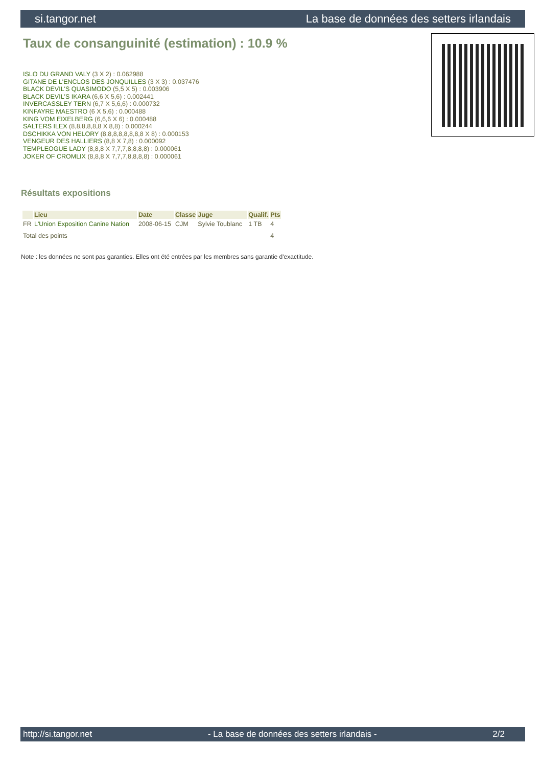si.tangor.net La base de données des setters irlandais
Taux de consanguinité (estimation) : 10.9 %
ISLO DU GRAND VALY (3 X 2) : 0.062988
GITANE DE L'ENCLOS DES JONQUILLES (3 X 3) : 0.037476
BLACK DEVIL'S QUASIMODO (5,5 X 5) : 0.003906
BLACK DEVIL'S IKARA (6,6 X 5,6) : 0.002441
INVERCASSLEY TERN (6,7 X 5,6,6) : 0.000732
KINFAYRE MAESTRO (6 X 5,6) : 0.000488
KING VOM EIXELBERG (6,6,6 X 6) : 0.000488
SALTERS ILEX (8,8,8,8,8,8 X 8,8) : 0.000244
DSCHIKKA VON HELORY (8,8,8,8,8,8,8,8 X 8) : 0.000153
VENGEUR DES HALLIERS (8,8 X 7,8) : 0.000092
TEMPLEOGUE LADY (8,8,8 X 7,7,7,8,8,8,8) : 0.000061
JOKER OF CROMLIX (8,8,8 X 7,7,7,8,8,8,8) : 0.000061
Résultats expositions
| | Lieu | Date | Classe | Juge | Qualif. | Pts |
| --- | --- | --- | --- | --- | --- | --- |
| FR | L'Union Exposition Canine Nation | 2008-06-15 | CJM | Sylvie Toublanc | 1 TB | 4 |
| Total des points | | | | | | 4 |
Note : les données ne sont pas garanties. Elles ont été entrées par les membres sans garantie d'exactitude.
http://si.tangor.net - La base de données des setters irlandais - 2/2